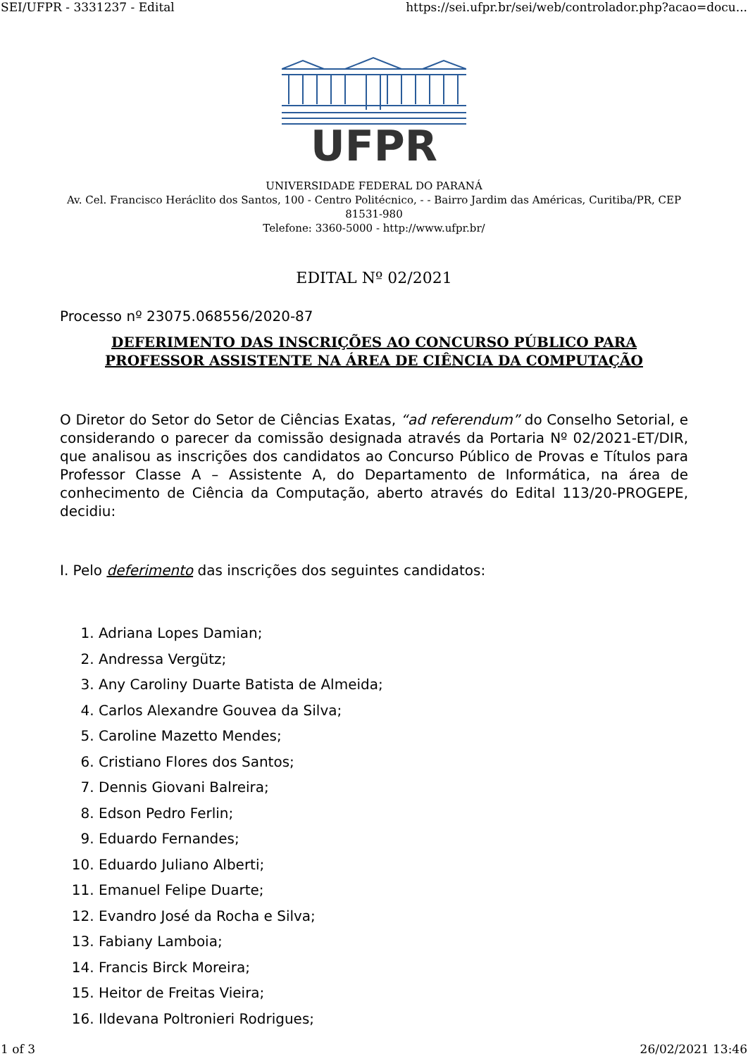SEI/UFPR - 3331237 - Edital https://sei.ufpr.br/sei/web/controlador.php?acao=docu...
UFPR
UNIVERSIDADE FEDERAL DO PARANÁ
Av. Cel. Francisco Heráclito dos Santos, 100 - Centro Politécnico, - - Bairro Jardim das Américas, Curitiba/PR, CEP 81531-980
Telefone: 3360-5000 - http://www.ufpr.br/
EDITAL Nº 02/2021
Processo nº 23075.068556/2020-87
DEFERIMENTO DAS INSCRIÇÕES AO CONCURSO PÚBLICO PARA PROFESSOR ASSISTENTE NA ÁREA DE CIÊNCIA DA COMPUTAÇÃO
O Diretor do Setor do Setor de Ciências Exatas, “ad referendum” do Conselho Setorial, e considerando o parecer da comissão designada através da Portaria Nº 02/2021-ET/DIR, que analisou as inscrições dos candidatos ao Concurso Público de Provas e Títulos para Professor Classe A – Assistente A, do Departamento de Informática, na área de conhecimento de Ciência da Computação, aberto através do Edital 113/20-PROGEPE, decidiu:
I. Pelo deferimento das inscrições dos seguintes candidatos:
1. Adriana Lopes Damian;
2. Andressa Vergütz;
3. Any Caroliny Duarte Batista de Almeida;
4. Carlos Alexandre Gouvea da Silva;
5. Caroline Mazetto Mendes;
6. Cristiano Flores dos Santos;
7. Dennis Giovani Balreira;
8. Edson Pedro Ferlin;
9. Eduardo Fernandes;
10. Eduardo Juliano Alberti;
11. Emanuel Felipe Duarte;
12. Evandro José da Rocha e Silva;
13. Fabiany Lamboia;
14. Francis Birck Moreira;
15. Heitor de Freitas Vieira;
16. Ildevana Poltronieri Rodrigues;
1 of 3 26/02/2021 13:46